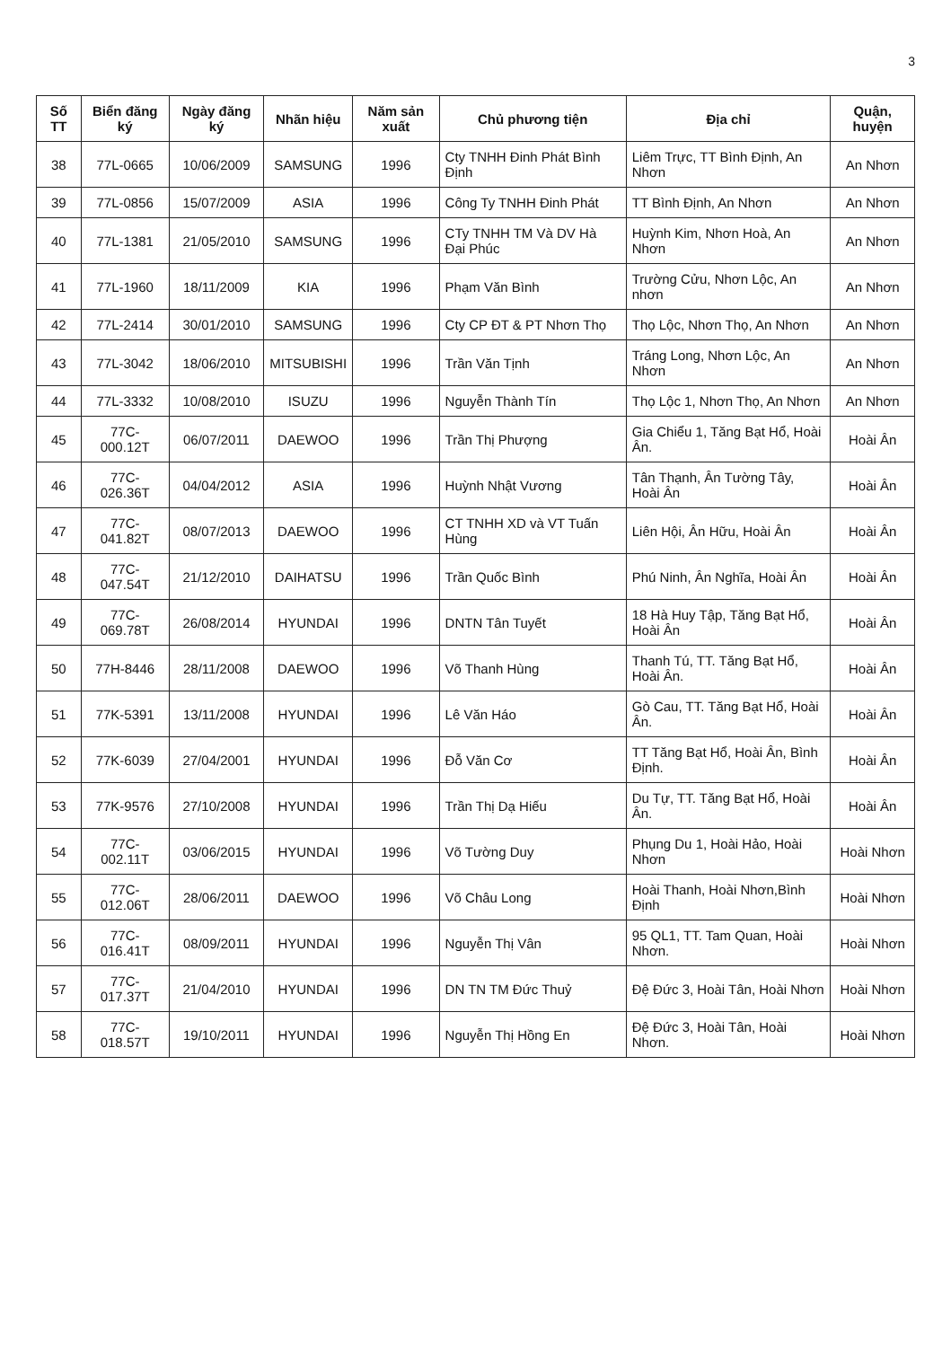3
| Số TT | Biển đăng ký | Ngày đăng ký | Nhãn hiệu | Năm sản xuất | Chủ phương tiện | Địa chỉ | Quận, huyện |
| --- | --- | --- | --- | --- | --- | --- | --- |
| 38 | 77L-0665 | 10/06/2009 | SAMSUNG | 1996 | Cty TNHH Đinh Phát Bình Định | Liêm Trực, TT Bình Định, An Nhơn | An Nhơn |
| 39 | 77L-0856 | 15/07/2009 | ASIA | 1996 | Công Ty TNHH Đinh Phát | TT Bình Định, An Nhơn | An Nhơn |
| 40 | 77L-1381 | 21/05/2010 | SAMSUNG | 1996 | CTy TNHH TM Và DV Hà Đại Phúc | Huỳnh Kim, Nhơn Hoà, An Nhơn | An Nhơn |
| 41 | 77L-1960 | 18/11/2009 | KIA | 1996 | Phạm Văn Bình | Trường Cửu, Nhơn Lộc, An nhơn | An Nhơn |
| 42 | 77L-2414 | 30/01/2010 | SAMSUNG | 1996 | Cty CP ĐT & PT Nhơn Thọ | Thọ Lộc, Nhơn Thọ, An Nhơn | An Nhơn |
| 43 | 77L-3042 | 18/06/2010 | MITSUBISHI | 1996 | Trần Văn Tịnh | Tráng Long, Nhơn Lộc, An Nhơn | An Nhơn |
| 44 | 77L-3332 | 10/08/2010 | ISUZU | 1996 | Nguyễn Thành Tín | Thọ Lộc 1, Nhơn Thọ, An Nhơn | An Nhơn |
| 45 | 77C-000.12T | 06/07/2011 | DAEWOO | 1996 | Trần Thị Phượng | Gia Chiểu 1, Tăng Bạt Hổ, Hoài Ân. | Hoài Ân |
| 46 | 77C-026.36T | 04/04/2012 | ASIA | 1996 | Huỳnh Nhật Vương | Tân Thạnh, Ân Tường Tây, Hoài Ân | Hoài Ân |
| 47 | 77C-041.82T | 08/07/2013 | DAEWOO | 1996 | CT TNHH XD và VT Tuấn Hùng | Liên Hội, Ân Hữu, Hoài Ân | Hoài Ân |
| 48 | 77C-047.54T | 21/12/2010 | DAIHATSU | 1996 | Trần Quốc Bình | Phú Ninh, Ân Nghĩa, Hoài Ân | Hoài Ân |
| 49 | 77C-069.78T | 26/08/2014 | HYUNDAI | 1996 | DNTN Tân Tuyết | 18 Hà Huy Tập, Tăng Bạt Hổ, Hoài Ân | Hoài Ân |
| 50 | 77H-8446 | 28/11/2008 | DAEWOO | 1996 | Võ Thanh Hùng | Thanh Tú, TT. Tăng Bạt Hổ, Hoài Ân. | Hoài Ân |
| 51 | 77K-5391 | 13/11/2008 | HYUNDAI | 1996 | Lê Văn Háo | Gò Cau, TT. Tăng Bạt Hổ, Hoài Ân. | Hoài Ân |
| 52 | 77K-6039 | 27/04/2001 | HYUNDAI | 1996 | Đỗ Văn Cơ | TT Tăng Bạt Hổ, Hoài Ân, Bình Định. | Hoài Ân |
| 53 | 77K-9576 | 27/10/2008 | HYUNDAI | 1996 | Trần Thị Dạ Hiếu | Du Tự, TT. Tăng Bạt Hổ, Hoài Ân. | Hoài Ân |
| 54 | 77C-002.11T | 03/06/2015 | HYUNDAI | 1996 | Võ Tường Duy | Phụng Du 1, Hoài Hảo, Hoài Nhơn | Hoài Nhơn |
| 55 | 77C-012.06T | 28/06/2011 | DAEWOO | 1996 | Võ Châu Long | Hoài Thanh, Hoài Nhơn,Bình Định | Hoài Nhơn |
| 56 | 77C-016.41T | 08/09/2011 | HYUNDAI | 1996 | Nguyễn Thị Vân | 95 QL1, TT. Tam Quan, Hoài Nhơn. | Hoài Nhơn |
| 57 | 77C-017.37T | 21/04/2010 | HYUNDAI | 1996 | DN TN TM Đức Thuỷ | Đệ Đức 3, Hoài Tân, Hoài Nhơn | Hoài Nhơn |
| 58 | 77C-018.57T | 19/10/2011 | HYUNDAI | 1996 | Nguyễn Thị Hồng En | Đệ Đức 3, Hoài Tân, Hoài Nhơn. | Hoài Nhơn |